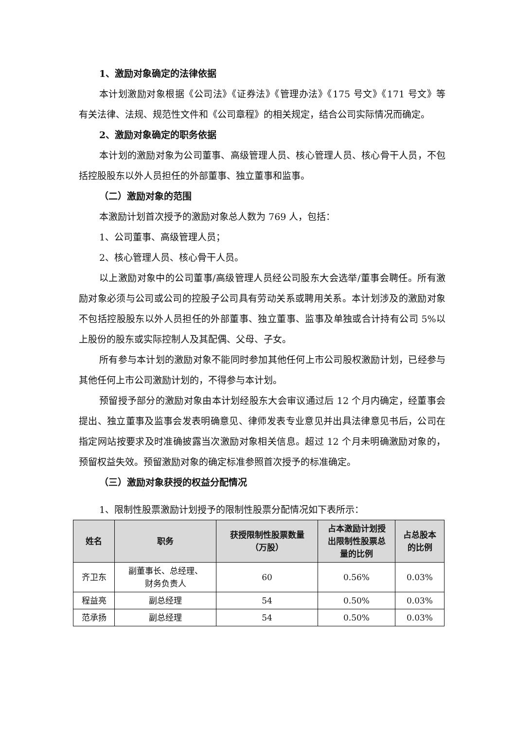1、激励对象确定的法律依据
本计划激励对象根据《公司法》《证券法》《管理办法》《175 号文》《171 号文》等有关法律、法规、规范性文件和《公司章程》的相关规定，结合公司实际情况而确定。
2、激励对象确定的职务依据
本计划的激励对象为公司董事、高级管理人员、核心管理人员、核心骨干人员，不包括控股股东以外人员担任的外部董事、独立董事和监事。
（二）激励对象的范围
本激励计划首次授予的激励对象总人数为 769 人，包括：
1、公司董事、高级管理人员；
2、核心管理人员、核心骨干人员。
以上激励对象中的公司董事/高级管理人员经公司股东大会选举/董事会聘任。所有激励对象必须与公司或公司的控股子公司具有劳动关系或聘用关系。本计划涉及的激励对象不包括控股股东以外人员担任的外部董事、独立董事、监事及单独或合计持有公司 5%以上股份的股东或实际控制人及其配偶、父母、子女。
所有参与本计划的激励对象不能同时参加其他任何上市公司股权激励计划，已经参与其他任何上市公司激励计划的，不得参与本计划。
预留授予部分的激励对象由本计划经股东大会审议通过后 12 个月内确定，经董事会提出、独立董事及监事会发表明确意见、律师发表专业意见并出具法律意见书后，公司在指定网站按要求及时准确披露当次激励对象相关信息。超过 12 个月未明确激励对象的，预留权益失效。预留激励对象的确定标准参照首次授予的标准确定。
（三）激励对象获授的权益分配情况
1、限制性股票激励计划授予的限制性股票分配情况如下表所示：
| 姓名 | 职务 | 获授限制性股票数量 （万股） | 占本激励计划授 出限制性股票总 量的比例 | 占总股本 的比例 |
| --- | --- | --- | --- | --- |
| 齐卫东 | 副董事长、总经理、 财务负责人 | 60 | 0.56% | 0.03% |
| 程益亮 | 副总经理 | 54 | 0.50% | 0.03% |
| 范承扬 | 副总经理 | 54 | 0.50% | 0.03% |